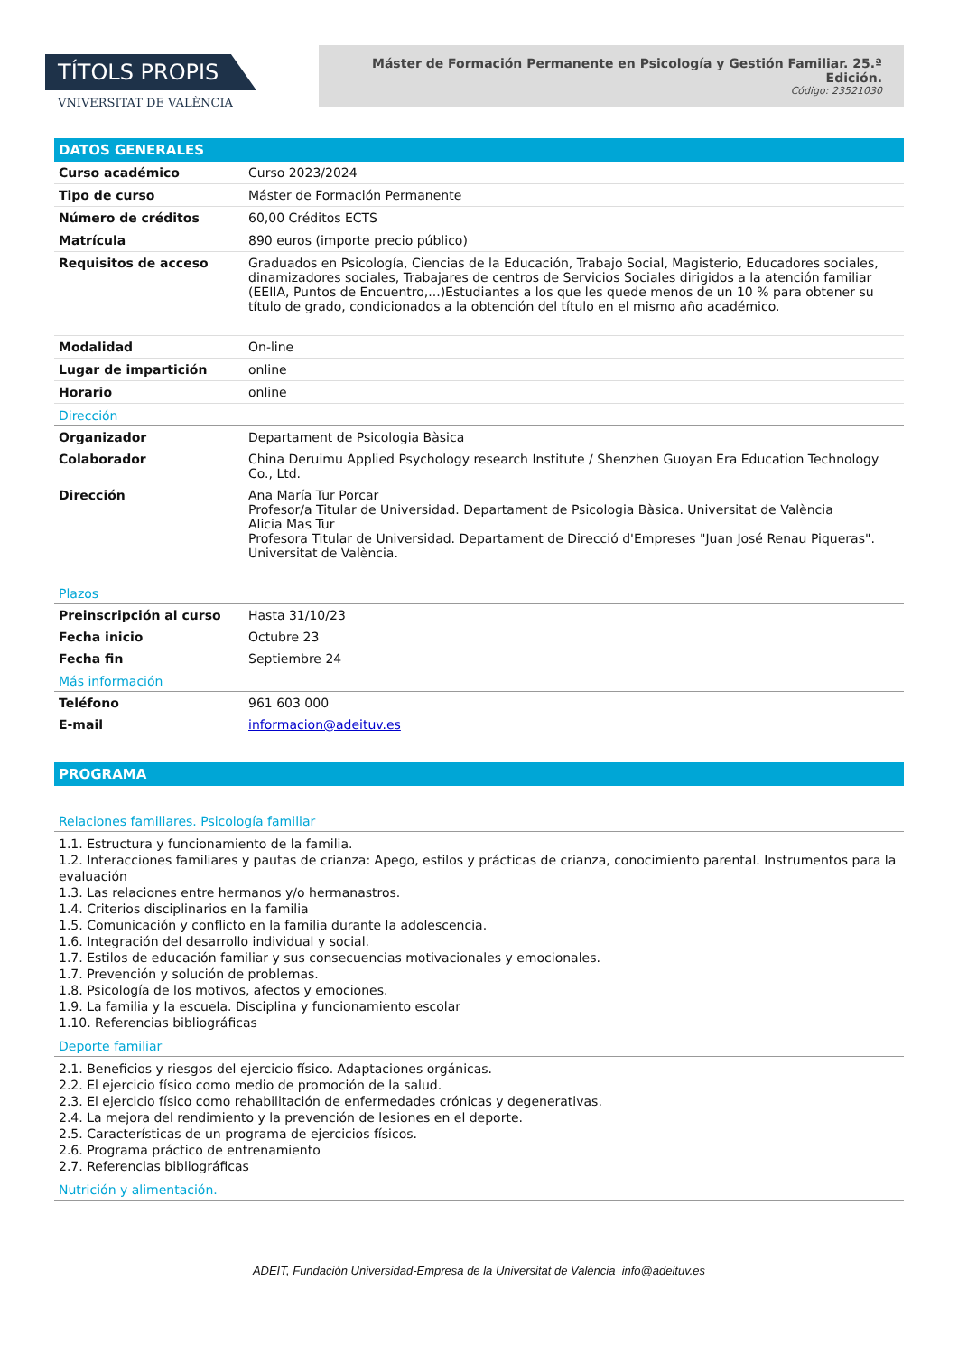TÍTOLS PROPIS
VNIVERSITAT DE VALÈNCIA
Máster de Formación Permanente en Psicología y Gestión Familiar. 25.ª Edición.
Código: 23521030
DATOS GENERALES
| Curso académico | Curso 2023/2024 |
| Tipo de curso | Máster de Formación Permanente |
| Número de créditos | 60,00 Créditos ECTS |
| Matrícula | 890 euros (importe precio público) |
| Requisitos de acceso | Graduados en Psicología, Ciencias de la Educación, Trabajo Social, Magisterio, Educadores sociales, dinamizadores sociales, Trabajares de centros de Servicios Sociales dirigidos a la atención familiar (EEIIA, Puntos de Encuentro,...)Estudiantes a los que les quede menos de un 10 % para obtener su título de grado, condicionados a la obtención del título en el mismo año académico. |
| Modalidad | On-line |
| Lugar de impartición | online |
| Horario | online |
Dirección
| Organizador | Departament de Psicologia Bàsica |
| Colaborador | China Deruimu Applied Psychology research Institute / Shenzhen Guoyan Era Education Technology Co., Ltd. |
| Dirección | Ana María Tur Porcar Profesor/a Titular de Universidad. Departament de Psicologia Bàsica. Universitat de València Alicia Mas Tur Profesora Titular de Universidad. Departament de Direcció d'Empreses "Juan José Renau Piqueras". Universitat de València. |
Plazos
| Preinscripción al curso | Hasta 31/10/23 |
| Fecha inicio | Octubre 23 |
| Fecha fin | Septiembre 24 |
Más información
| Teléfono | 961 603 000 |
| E-mail | informacion@adeituv.es |
PROGRAMA
Relaciones familiares. Psicología familiar
1.1. Estructura y funcionamiento de la familia.
1.2. Interacciones familiares y pautas de crianza: Apego, estilos y prácticas de crianza, conocimiento parental. Instrumentos para la evaluación
1.3. Las relaciones entre hermanos y/o hermanastros.
1.4. Criterios disciplinarios en la familia
1.5. Comunicación y conflicto en la familia durante la adolescencia.
1.6. Integración del desarrollo individual y social.
1.7. Estilos de educación familiar y sus consecuencias motivacionales y emocionales.
1.7. Prevención y solución de problemas.
1.8. Psicología de los motivos, afectos y emociones.
1.9. La familia y la escuela. Disciplina y funcionamiento escolar
1.10. Referencias bibliográficas
Deporte familiar
2.1. Beneficios y riesgos del ejercicio físico. Adaptaciones orgánicas.
2.2. El ejercicio físico como medio de promoción de la salud.
2.3. El ejercicio físico como rehabilitación de enfermedades crónicas y degenerativas.
2.4. La mejora del rendimiento y la prevención de lesiones en el deporte.
2.5. Características de un programa de ejercicios físicos.
2.6. Programa práctico de entrenamiento
2.7. Referencias bibliográficas
Nutrición y alimentación.
ADEIT, Fundación Universidad-Empresa de la Universitat de València info@adeituv.es